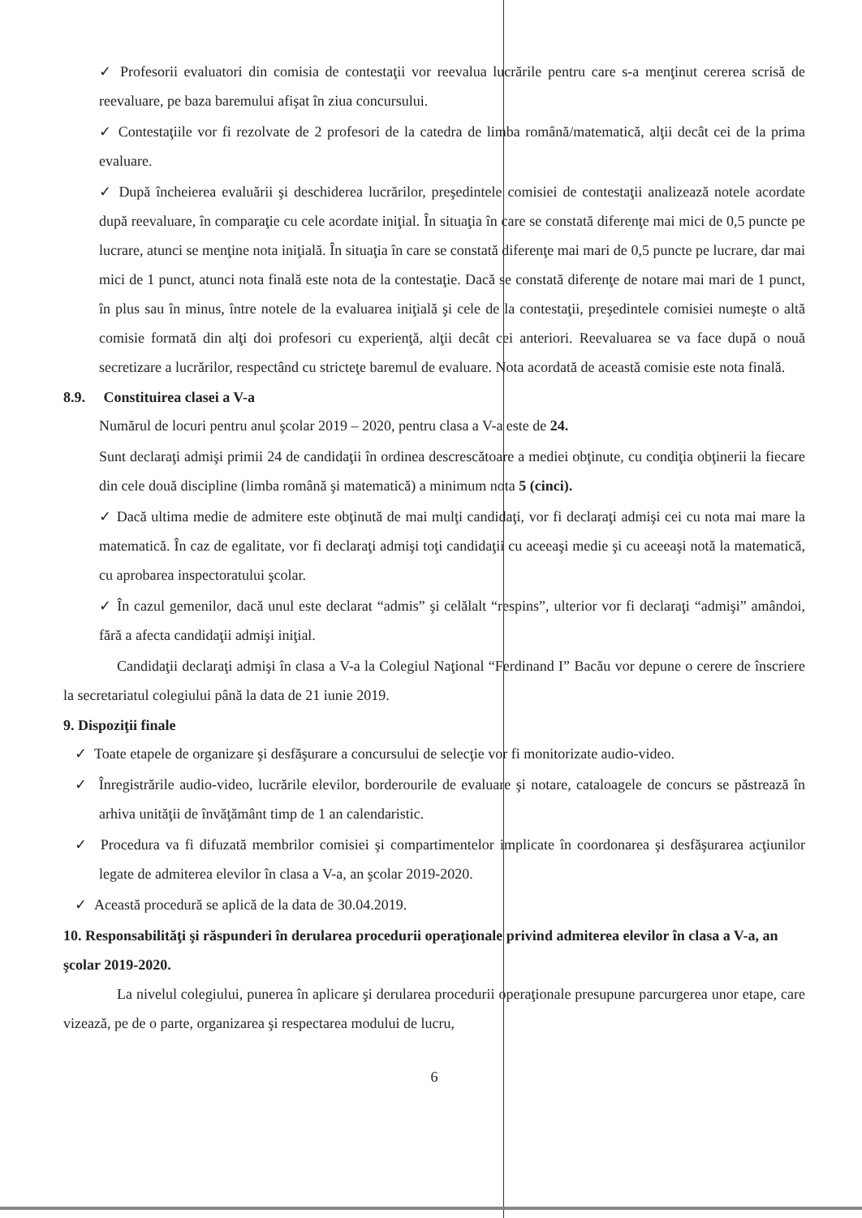✓ Profesorii evaluatori din comisia de contestaţii vor reevalua lucrările pentru care s-a menţinut cererea scrisă de reevaluare, pe baza baremului afişat în ziua concursului.
✓ Contestaţiile vor fi rezolvate de 2 profesori de la catedra de limba română/matematică, alţii decât cei de la prima evaluare.
✓ După încheierea evaluării şi deschiderea lucrărilor, preşedintele comisiei de contestaţii analizează notele acordate după reevaluare, în comparaţie cu cele acordate iniţial. În situaţia în care se constată diferenţe mai mici de 0,5 puncte pe lucrare, atunci se menţine nota iniţială. În situaţia în care se constată diferenţe mai mari de 0,5 puncte pe lucrare, dar mai mici de 1 punct, atunci nota finală este nota de la contestaţie. Dacă se constată diferenţe de notare mai mari de 1 punct, în plus sau în minus, între notele de la evaluarea iniţială şi cele de la contestaţii, preşedintele comisiei numeşte o altă comisie formată din alţi doi profesori cu experienţă, alţii decât cei anteriori. Reevaluarea se va face după o nouă secretizare a lucrărilor, respectând cu stricteţe baremul de evaluare. Nota acordată de această comisie este nota finală.
8.9. Constituirea clasei a V-a
Numărul de locuri pentru anul şcolar 2019 – 2020, pentru clasa a V-a este de 24.
Sunt declaraţi admişi primii 24 de candidaţii în ordinea descrescătoare a mediei obţinute, cu condiţia obţinerii la fiecare din cele două discipline (limba română şi matematică) a minimum nota 5 (cinci).
✓ Dacă ultima medie de admitere este obţinută de mai mulţi candidaţi, vor fi declaraţi admişi cei cu nota mai mare la matematică. În caz de egalitate, vor fi declaraţi admişi toţi candidaţii cu aceeaşi medie şi cu aceeaşi notă la matematică, cu aprobarea inspectoratului şcolar.
✓ În cazul gemenilor, dacă unul este declarat “admis” şi celălalt “respins”, ulterior vor fi declaraţi “admişi” amândoi, fără a afecta candidaţii admişi iniţial.
Candidaţii declaraţi admişi în clasa a V-a la Colegiul Naţional “Ferdinand I” Bacău vor depune o cerere de înscriere la secretariatul colegiului până la data de 21 iunie 2019.
9. Dispoziţii finale
✓ Toate etapele de organizare şi desfăşurare a concursului de selecţie vor fi monitorizate audio-video.
✓ Înregistrările audio-video, lucrările elevilor, borderourile de evaluare şi notare, cataloagele de concurs se păstrează în arhiva unităţii de învăţământ timp de 1 an calendaristic.
✓ Procedura va fi difuzată membrilor comisiei şi compartimentelor implicate în coordonarea şi desfăşurarea acţiunilor legate de admiterea elevilor în clasa a V-a, an şcolar 2019-2020.
✓ Această procedură se aplică de la data de 30.04.2019.
10. Responsabilităţi şi răspunderi în derularea procedurii operaţionale privind admiterea elevilor în clasa a V-a, an şcolar 2019-2020.
La nivelul colegiului, punerea în aplicare şi derularea procedurii operaţionale presupune parcurgerea unor etape, care vizează, pe de o parte, organizarea şi respectarea modului de lucru,
6